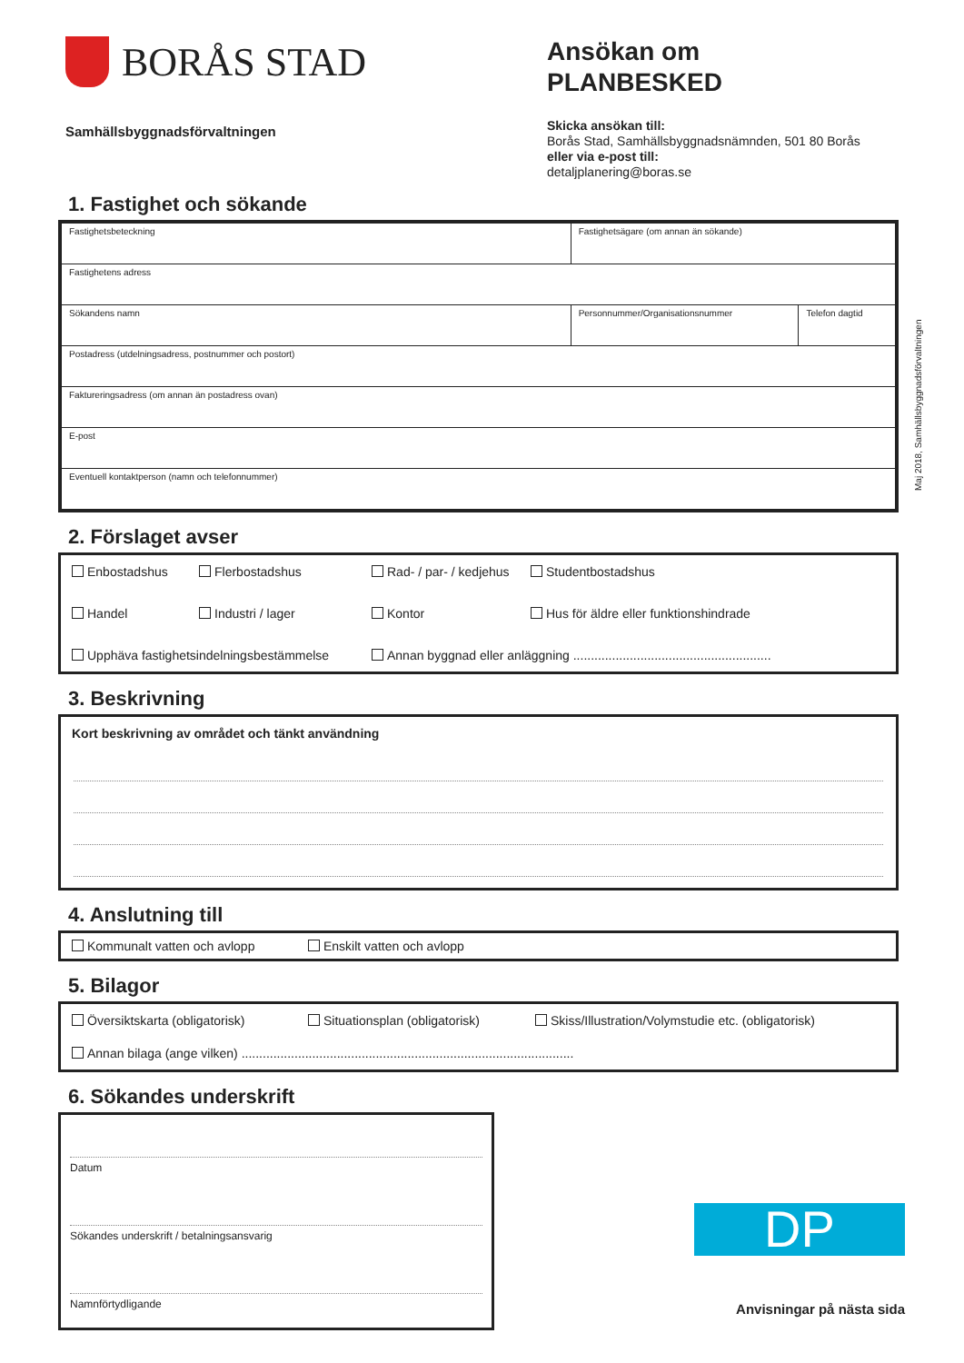BORÅS STAD
Samhällsbyggnadsförvaltningen
Ansökan om
PLANBESKED
Skicka ansökan till:
Borås Stad, Samhällsbyggnadsnämnden, 501 80 Borås
eller via e-post till:
detaljplanering@boras.se
Maj 2018, Samhällsbyggnadsförvaltningen
1. Fastighet och sökande
| Fastighetsbeteckning | Fastighetsägare (om annan än sökande) | |
| Fastighetens adress | | |
| Sökandens namn | Personnummer/Organisationsnummer | Telefon dagtid |
| Postadress (utdelningsadress, postnummer och postort) | | |
| Faktureringsadress (om annan än postadress ovan) | | |
| E-post | | |
| Eventuell kontaktperson (namn och telefonnummer) | | |
2. Förslaget avser
Enbostadshus Flerbostadshus Rad- / par- / kedjehus Studentbostadshus
Handel Industri / lager Kontor Hus för äldre eller funktionshindrade
Upphäva fastighetsindelningsbestämmelse Annan byggnad eller anläggning ........................................................
3. Beskrivning
Kort beskrivning av området och tänkt användning
4. Anslutning till
Kommunalt vatten och avlopp Enskilt vatten och avlopp
5. Bilagor
Översiktskarta (obligatorisk) Situationsplan (obligatorisk) Skiss/Illustration/Volymstudie etc. (obligatorisk)
Annan bilaga (ange vilken) ..............................................................................................
6. Sökandes underskrift
Datum
Sökandes underskrift / betalningsansvarig
Namnförtydligande
DP
Anvisningar på nästa sida